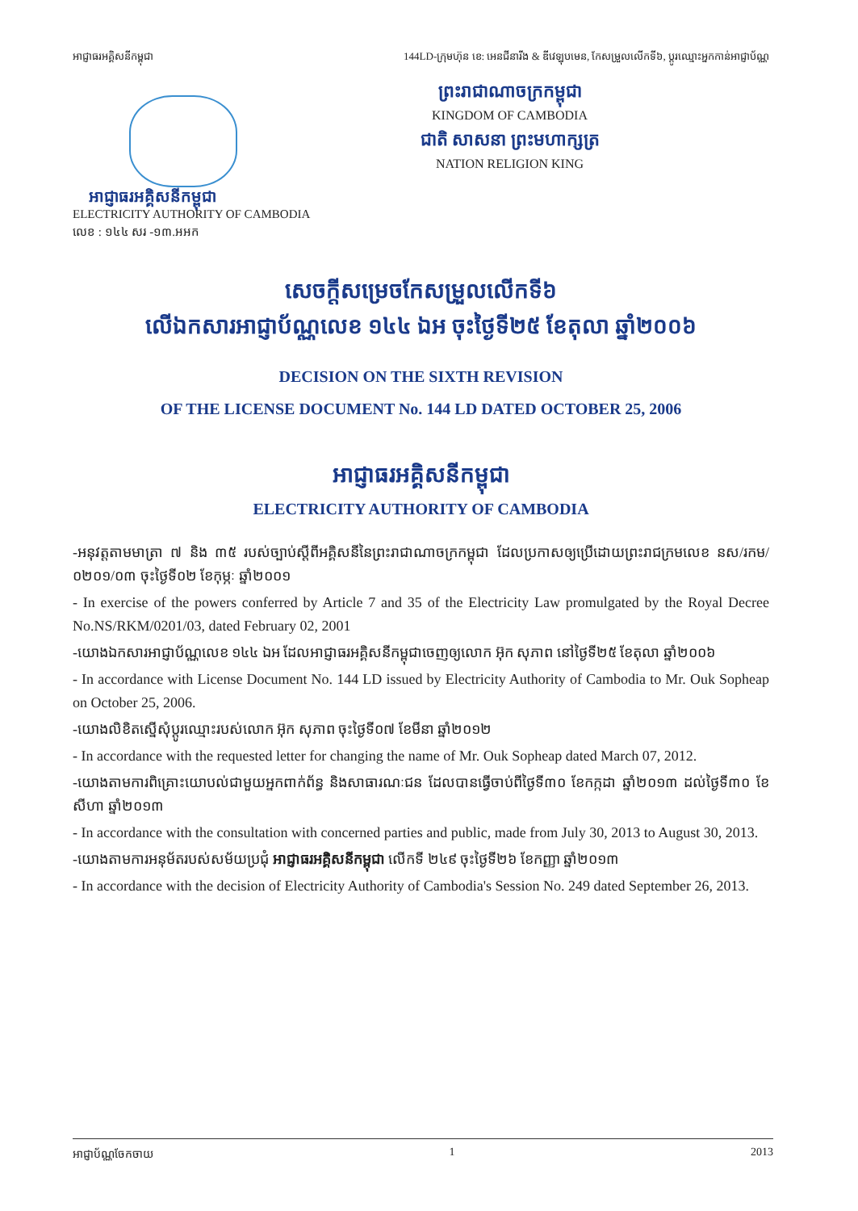អាជ្ញាធរអគ្គិសនីកម្ពុជា 144LD-ក្រុមហ៊ុន ខេ: អេនជីនារីង & ឌីវេឡុបមេន, កែសម្រួលលើកទី៦, ប្ដូរឈ្មោះអ្នកកាន់អាជ្ញាប័ណ្ណ
ព្រះរាជាណាចក្រកម្ពុជា
KINGDOM OF CAMBODIA
ជាតិ សាសនា ព្រះមហាក្សត្រ
NATION RELIGION KING
អាជ្ញាធរអគ្គិសនីកម្ពុជា
ELECTRICITY AUTHORITY OF CAMBODIA
លេខ : ១៤៤ សរ -១៣.អអក
សេចក្ដីសម្រេចកែសម្រួលលើកទី៦
លើឯកសារអាជ្ញាប័ណ្ណលេខ ១៤៤ ឯអ ចុះថ្ងៃទី២៥ ខែតុលា ឆ្នាំ២០០៦
DECISION ON THE SIXTH REVISION
OF THE LICENSE DOCUMENT No. 144 LD DATED OCTOBER 25, 2006
អាជ្ញាធរអគ្គិសនីកម្ពុជា
ELECTRICITY AUTHORITY OF CAMBODIA
-អនុវត្តតាមមាត្រា ៧ និង ៣៥ របស់ច្បាប់ស្ដីពីអគ្គិសនីនៃព្រះរាជាណាចក្រកម្ពុជា ដែលប្រកាសឲ្យប្រើដោយព្រះរាជក្រមលេខ នស/រកម/ ០២០១/០៣ ចុះថ្ងៃទី០២ ខែកុម្ភៈ ឆ្នាំ២០០១
- In exercise of the powers conferred by Article 7 and 35 of the Electricity Law promulgated by the Royal Decree No.NS/RKM/0201/03, dated February 02, 2001
-យោងឯកសារអាជ្ញាប័ណ្ណលេខ ១៤៤ ឯអ ដែលអាជ្ញាធរអគ្គិសនីកម្ពុជាចេញឲ្យលោក អ៊ុក សុភាព នៅថ្ងៃទី២៥ ខែតុលា ឆ្នាំ២០០៦
- In accordance with License Document No. 144 LD issued by Electricity Authority of Cambodia to Mr. Ouk Sopheap on October 25, 2006.
-យោងលិខិតស្នើសុំប្ដូរឈ្មោះរបស់លោក អ៊ុក សុភាព ចុះថ្ងៃទី០៧ ខែមីនា ឆ្នាំ២០១២
- In accordance with the requested letter for changing the name of Mr. Ouk Sopheap dated March 07, 2012.
-យោងតាមការពិគ្រោះយោបល់ជាមួយអ្នកពាក់ព័ន្ធ និងសាធារណៈជន ដែលបានធ្វើចាប់ពីថ្ងៃទី៣០ ខែកក្កដា ឆ្នាំ២០១៣ ដល់ថ្ងៃទី៣០ ខែសីហា ឆ្នាំ២០១៣
- In accordance with the consultation with concerned parties and public, made from July 30, 2013 to August 30, 2013.
-យោងតាមការអនុម័តរបស់សម័យប្រជុំ អាជ្ញាធរអគ្គិសនីកម្ពុជា លើកទី ២៤៩ ចុះថ្ងៃទី២៦ ខែកញ្ញា ឆ្នាំ២០១៣
- In accordance with the decision of Electricity Authority of Cambodia's Session No. 249 dated September 26, 2013.
អាជ្ញាប័ណ្ណចែកចាយ 1 2013